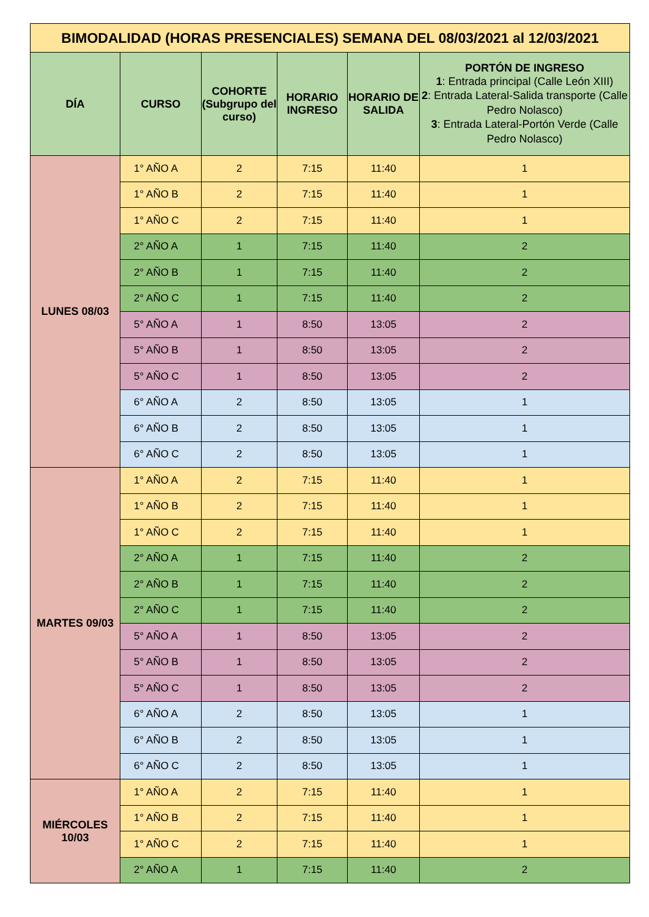| BIMODALIDAD (HORAS PRESENCIALES) SEMANA DEL 08/03/2021 al 12/03/2021 | | | | | |
| DÍA | CURSO | COHORTE (Subgrupo del curso) | HORARIO INGRESO | HORARIO DE SALIDA | PORTÓN DE INGRESO 1 : Entrada principal (Calle León XIII) 2 : Entrada Lateral-Salida transporte (Calle Pedro Nolasco) 3 : Entrada Lateral-Portón Verde (Calle Pedro Nolasco) |
| LUNES 08/03 | 1° AÑO A | 2 | 7:15 | 11:40 | 1 |
| | 1° AÑO B | 2 | 7:15 | 11:40 | 1 |
| | 1° AÑO C | 2 | 7:15 | 11:40 | 1 |
| | 2° AÑO A | 1 | 7:15 | 11:40 | 2 |
| | 2° AÑO B | 1 | 7:15 | 11:40 | 2 |
| | 2° AÑO C | 1 | 7:15 | 11:40 | 2 |
| | 5° AÑO A | 1 | 8:50 | 13:05 | 2 |
| | 5° AÑO B | 1 | 8:50 | 13:05 | 2 |
| | 5° AÑO C | 1 | 8:50 | 13:05 | 2 |
| | 6° AÑO A | 2 | 8:50 | 13:05 | 1 |
| | 6° AÑO B | 2 | 8:50 | 13:05 | 1 |
| | 6° AÑO C | 2 | 8:50 | 13:05 | 1 |
| MARTES 09/03 | 1° AÑO A | 2 | 7:15 | 11:40 | 1 |
| | 1° AÑO B | 2 | 7:15 | 11:40 | 1 |
| | 1° AÑO C | 2 | 7:15 | 11:40 | 1 |
| | 2° AÑO A | 1 | 7:15 | 11:40 | 2 |
| | 2° AÑO B | 1 | 7:15 | 11:40 | 2 |
| | 2° AÑO C | 1 | 7:15 | 11:40 | 2 |
| | 5° AÑO A | 1 | 8:50 | 13:05 | 2 |
| | 5° AÑO B | 1 | 8:50 | 13:05 | 2 |
| | 5° AÑO C | 1 | 8:50 | 13:05 | 2 |
| | 6° AÑO A | 2 | 8:50 | 13:05 | 1 |
| | 6° AÑO B | 2 | 8:50 | 13:05 | 1 |
| | 6° AÑO C | 2 | 8:50 | 13:05 | 1 |
| MIÉRCOLES 10/03 | 1° AÑO A | 2 | 7:15 | 11:40 | 1 |
| | 1° AÑO B | 2 | 7:15 | 11:40 | 1 |
| | 1° AÑO C | 2 | 7:15 | 11:40 | 1 |
| | 2° AÑO A | 1 | 7:15 | 11:40 | 2 |